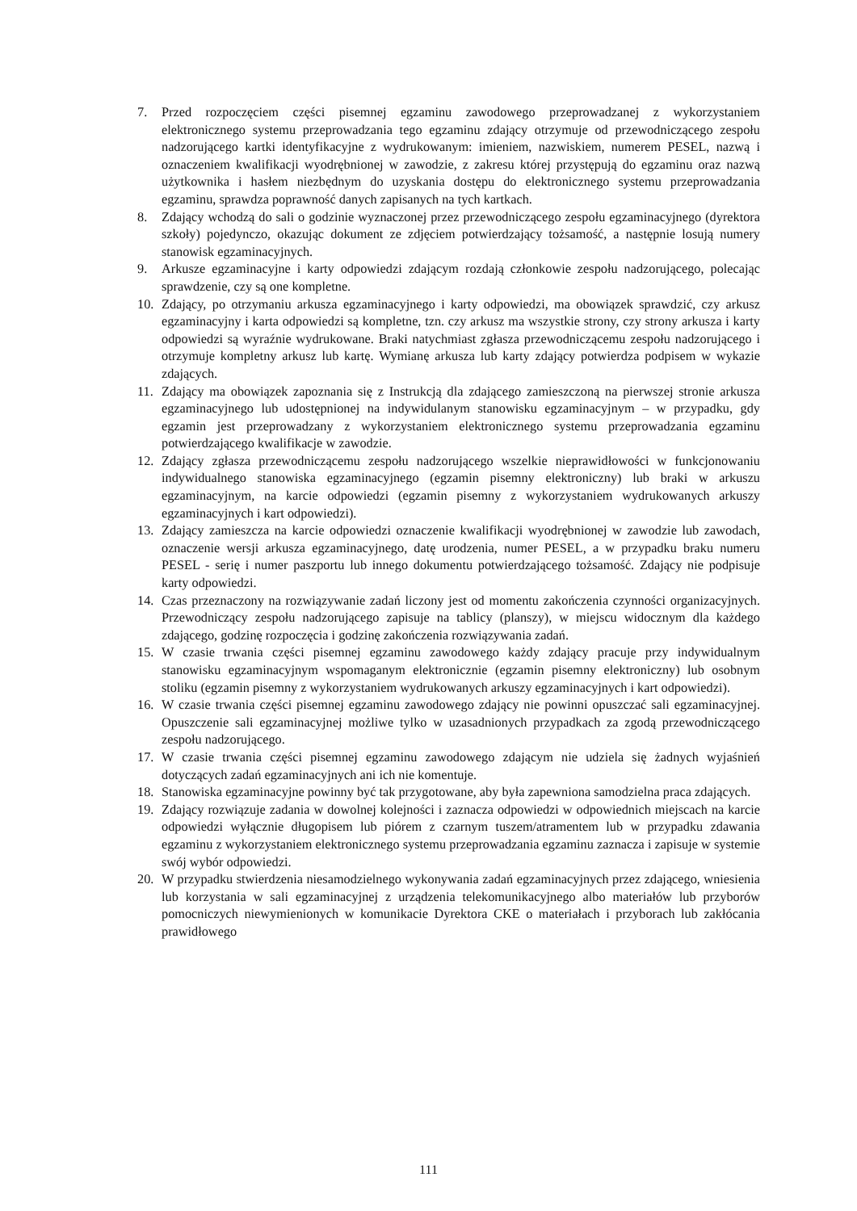7. Przed rozpoczęciem części pisemnej egzaminu zawodowego przeprowadzanej z wykorzystaniem elektronicznego systemu przeprowadzania tego egzaminu zdający otrzymuje od przewodniczącego zespołu nadzorującego kartki identyfikacyjne z wydrukowanym: imieniem, nazwiskiem, numerem PESEL, nazwą i oznaczeniem kwalifikacji wyodrębnionej w zawodzie, z zakresu której przystępują do egzaminu oraz nazwą użytkownika i hasłem niezbędnym do uzyskania dostępu do elektronicznego systemu przeprowadzania egzaminu, sprawdza poprawność danych zapisanych na tych kartkach.
8. Zdający wchodzą do sali o godzinie wyznaczonej przez przewodniczącego zespołu egzaminacyjnego (dyrektora szkoły) pojedynczo, okazując dokument ze zdjęciem potwierdzający tożsamość, a następnie losują numery stanowisk egzaminacyjnych.
9. Arkusze egzaminacyjne i karty odpowiedzi zdającym rozdają członkowie zespołu nadzorującego, polecając sprawdzenie, czy są one kompletne.
10. Zdający, po otrzymaniu arkusza egzaminacyjnego i karty odpowiedzi, ma obowiązek sprawdzić, czy arkusz egzaminacyjny i karta odpowiedzi są kompletne, tzn. czy arkusz ma wszystkie strony, czy strony arkusza i karty odpowiedzi są wyraźnie wydrukowane. Braki natychmiast zgłasza przewodniczącemu zespołu nadzorującego i otrzymuje kompletny arkusz lub kartę. Wymianę arkusza lub karty zdający potwierdza podpisem w wykazie zdających.
11. Zdający ma obowiązek zapoznania się z Instrukcją dla zdającego zamieszczoną na pierwszej stronie arkusza egzaminacyjnego lub udostępnionej na indywidulanym stanowisku egzaminacyjnym – w przypadku, gdy egzamin jest przeprowadzany z wykorzystaniem elektronicznego systemu przeprowadzania egzaminu potwierdzającego kwalifikacje w zawodzie.
12. Zdający zgłasza przewodniczącemu zespołu nadzorującego wszelkie nieprawidłowości w funkcjonowaniu indywidualnego stanowiska egzaminacyjnego (egzamin pisemny elektroniczny) lub braki w arkuszu egzaminacyjnym, na karcie odpowiedzi (egzamin pisemny z wykorzystaniem wydrukowanych arkuszy egzaminacyjnych i kart odpowiedzi).
13. Zdający zamieszcza na karcie odpowiedzi oznaczenie kwalifikacji wyodrębnionej w zawodzie lub zawodach, oznaczenie wersji arkusza egzaminacyjnego, datę urodzenia, numer PESEL, a w przypadku braku numeru PESEL - serię i numer paszportu lub innego dokumentu potwierdzającego tożsamość. Zdający nie podpisuje karty odpowiedzi.
14. Czas przeznaczony na rozwiązywanie zadań liczony jest od momentu zakończenia czynności organizacyjnych. Przewodniczący zespołu nadzorującego zapisuje na tablicy (planszy), w miejscu widocznym dla każdego zdającego, godzinę rozpoczęcia i godzinę zakończenia rozwiązywania zadań.
15. W czasie trwania części pisemnej egzaminu zawodowego każdy zdający pracuje przy indywidualnym stanowisku egzaminacyjnym wspomaganym elektronicznie (egzamin pisemny elektroniczny) lub osobnym stoliku (egzamin pisemny z wykorzystaniem wydrukowanych arkuszy egzaminacyjnych i kart odpowiedzi).
16. W czasie trwania części pisemnej egzaminu zawodowego zdający nie powinni opuszczać sali egzaminacyjnej. Opuszczenie sali egzaminacyjnej możliwe tylko w uzasadnionych przypadkach za zgodą przewodniczącego zespołu nadzorującego.
17. W czasie trwania części pisemnej egzaminu zawodowego zdającym nie udziela się żadnych wyjaśnień dotyczących zadań egzaminacyjnych ani ich nie komentuje.
18. Stanowiska egzaminacyjne powinny być tak przygotowane, aby była zapewniona samodzielna praca zdających.
19. Zdający rozwiązuje zadania w dowolnej kolejności i zaznacza odpowiedzi w odpowiednich miejscach na karcie odpowiedzi wyłącznie długopisem lub piórem z czarnym tuszem/atramentem lub w przypadku zdawania egzaminu z wykorzystaniem elektronicznego systemu przeprowadzania egzaminu zaznacza i zapisuje w systemie swój wybór odpowiedzi.
20. W przypadku stwierdzenia niesamodzielnego wykonywania zadań egzaminacyjnych przez zdającego, wniesienia lub korzystania w sali egzaminacyjnej z urządzenia telekomunikacyjnego albo materiałów lub przyborów pomocniczych niewymienionych w komunikacie Dyrektora CKE o materiałach i przyborach lub zakłócania prawidłowego
111